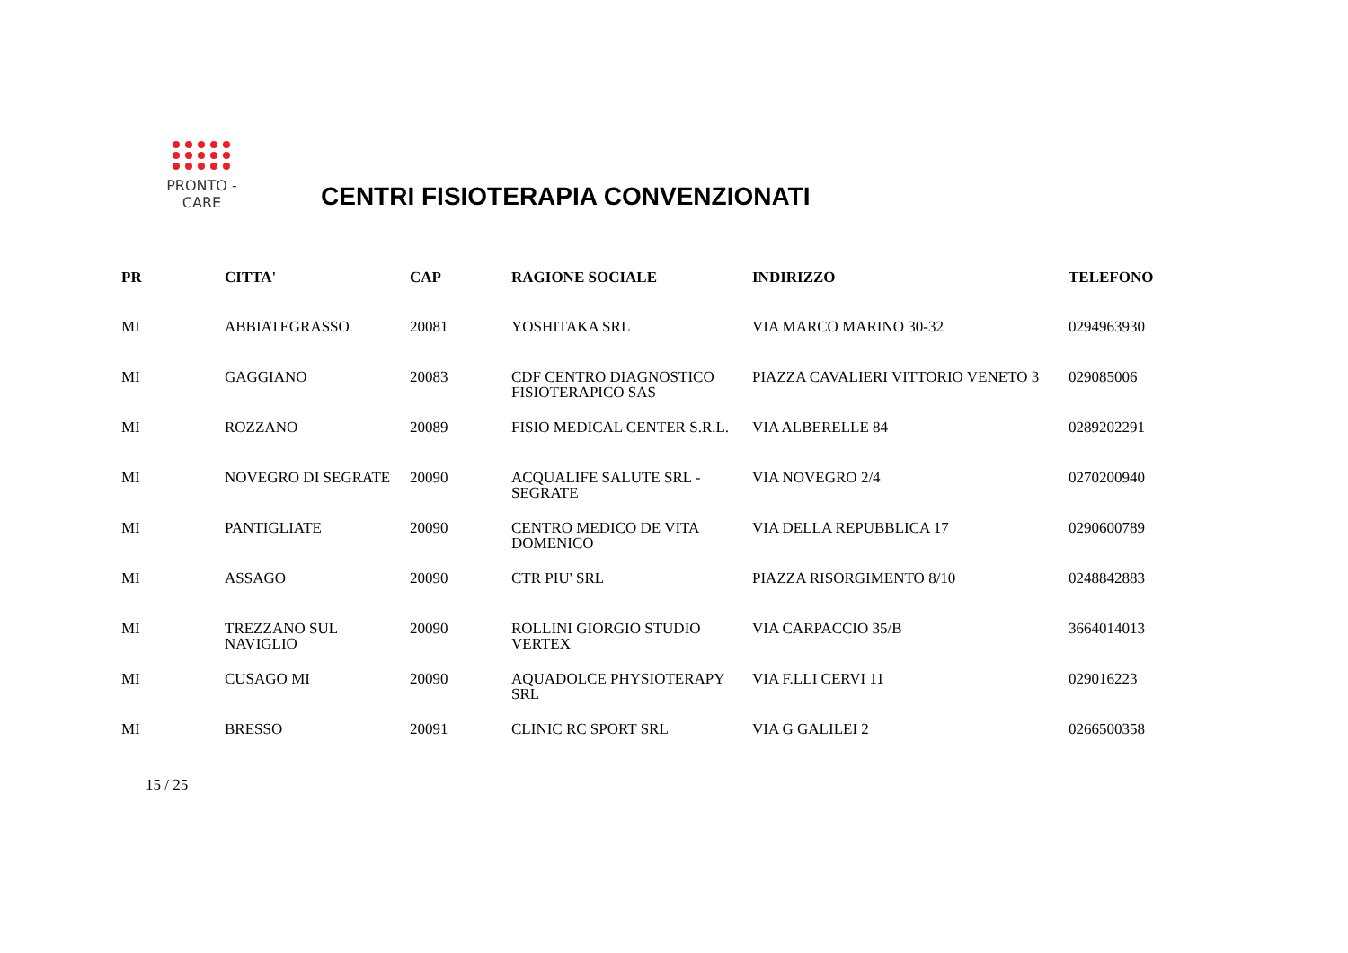PRONTO - CARE
CENTRI FISIOTERAPIA CONVENZIONATI
| PR | CITTA' | CAP | RAGIONE SOCIALE | INDIRIZZO | TELEFONO |
| --- | --- | --- | --- | --- | --- |
| MI | ABBIATEGRASSO | 20081 | YOSHITAKA SRL | VIA MARCO MARINO 30-32 | 0294963930 |
| MI | GAGGIANO | 20083 | CDF CENTRO DIAGNOSTICO FISIOTERAPICO SAS | PIAZZA CAVALIERI VITTORIO VENETO 3 | 029085006 |
| MI | ROZZANO | 20089 | FISIO MEDICAL CENTER S.R.L. | VIA ALBERELLE 84 | 0289202291 |
| MI | NOVEGRO DI SEGRATE | 20090 | ACQUALIFE SALUTE SRL - SEGRATE | VIA NOVEGRO 2/4 | 0270200940 |
| MI | PANTIGLIATE | 20090 | CENTRO MEDICO DE VITA DOMENICO | VIA DELLA REPUBBLICA 17 | 0290600789 |
| MI | ASSAGO | 20090 | CTR PIU' SRL | PIAZZA RISORGIMENTO 8/10 | 0248842883 |
| MI | TREZZANO SUL NAVIGLIO | 20090 | ROLLINI GIORGIO STUDIO VERTEX | VIA CARPACCIO 35/B | 3664014013 |
| MI | CUSAGO MI | 20090 | AQUADOLCE PHYSIOTERAPY SRL | VIA F.LLI CERVI 11 | 029016223 |
| MI | BRESSO | 20091 | CLINIC RC SPORT SRL | VIA G GALILEI 2 | 0266500358 |
15 / 25